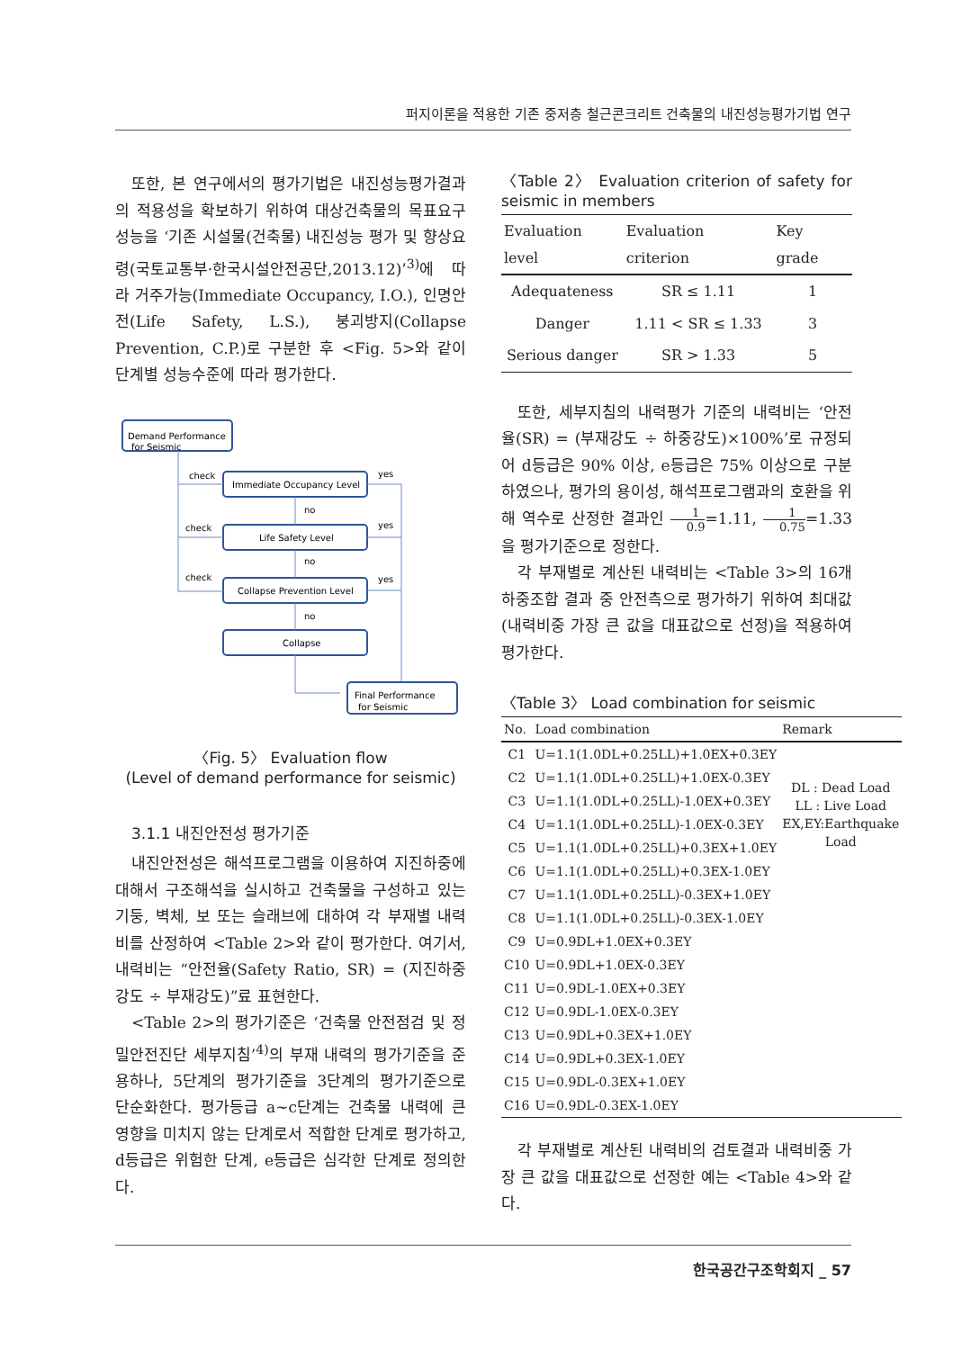퍼지이론을 적용한 기존 중저층 철근콘크리트 건축물의 내진성능평가기법 연구
또한, 본 연구에서의 평가기법은 내진성능평가결과의 적용성을 확보하기 위하여 대상건축물의 목표요구성능을 ‘기존 시설물(건축물) 내진성능 평가 및 향상요령(국토교통부·한국시설안전공단,2013.12)’<sup>3)</sup>에 따라 거주가능(Immediate Occupancy, I.O.), 인명안전(Life Safety, L.S.), 붕괴방지(Collapse Prevention, C.P.)로 구분한 후 <Fig. 5>와 같이 단계별 성능수준에 따라 평가한다.
Demand Performance
for Seismic
Immediate Occupancy Level
Life Safety Level
Collapse Prevention Level
Collapse
Final Performance
for Seismic
check
check
check
yes
yes
yes
no
no
no
〈Fig. 5〉 Evaluation flow
(Level of demand performance for seismic)
3.1.1 내진안전성 평가기준
내진안전성은 해석프로그램을 이용하여 지진하중에 대해서 구조해석을 실시하고 건축물을 구성하고 있는 기둥, 벽체, 보 또는 슬래브에 대하여 각 부재별 내력비를 산정하여 <Table 2>와 같이 평가한다. 여기서, 내력비는 “안전율(Safety Ratio, SR) = (지진하중강도 ÷ 부재강도)”료 표현한다.
<Table 2>의 평가기준은 ‘건축물 안전점검 및 정밀안전진단 세부지침’<sup>4)</sup>의 부재 내력의 평가기준을 준용하나, 5단계의 평가기준을 3단계의 평가기준으로 단순화한다. 평가등급 a~c단계는 건축물 내력에 큰 영향을 미치지 않는 단계로서 적합한 단계로 평가하고, d등급은 위험한 단계, e등급은 심각한 단계로 정의한다.
〈Table 2〉 Evaluation criterion of safety for seismic in members
| Evaluation level | Evaluation criterion | Key grade |
| --- | --- | --- |
| Adequateness | SR ≤ 1.11 | 1 |
| Danger | 1.11 < SR ≤ 1.33 | 3 |
| Serious danger | SR > 1.33 | 5 |
또한, 세부지침의 내력평가 기준의 내력비는 ‘안전율(SR) = (부재강도 ÷ 하중강도)×100%’로 규정되어 d등급은 90% 이상, e등급은 75% 이상으로 구분하였으나, 평가의 용이성, 해석프로그램과의 호환을 위해 역수로 산정한 결과인 1 0.9=1.11, 1 0.75=1.33을 평가기준으로 정한다.
각 부재별로 계산된 내력비는 <Table 3>의 16개 하중조합 결과 중 안전측으로 평가하기 위하여 최대값(내력비중 가장 큰 값을 대표값으로 선정)을 적용하여 평가한다.
〈Table 3〉 Load combination for seismic
| No. | Load combination | Remark |
| --- | --- | --- |
| C1 | U=1.1(1.0DL+0.25LL)+1.0EX+0.3EY | DL : Dead Load LL : Live Load EX,EY:Earthquake Load |
| C2 | U=1.1(1.0DL+0.25LL)+1.0EX-0.3EY | |
| C3 | U=1.1(1.0DL+0.25LL)-1.0EX+0.3EY | |
| C4 | U=1.1(1.0DL+0.25LL)-1.0EX-0.3EY | |
| C5 | U=1.1(1.0DL+0.25LL)+0.3EX+1.0EY | |
| C6 | U=1.1(1.0DL+0.25LL)+0.3EX-1.0EY | |
| C7 | U=1.1(1.0DL+0.25LL)-0.3EX+1.0EY | |
| C8 | U=1.1(1.0DL+0.25LL)-0.3EX-1.0EY | |
| C9 | U=0.9DL+1.0EX+0.3EY | |
| C10 | U=0.9DL+1.0EX-0.3EY | |
| C11 | U=0.9DL-1.0EX+0.3EY | |
| C12 | U=0.9DL-1.0EX-0.3EY | |
| C13 | U=0.9DL+0.3EX+1.0EY | |
| C14 | U=0.9DL+0.3EX-1.0EY | |
| C15 | U=0.9DL-0.3EX+1.0EY | |
| C16 | U=0.9DL-0.3EX-1.0EY | |
각 부재별로 계산된 내력비의 검토결과 내력비중 가장 큰 값을 대표값으로 선정한 예는 <Table 4>와 같다.
한국공간구조학회지 _ 57